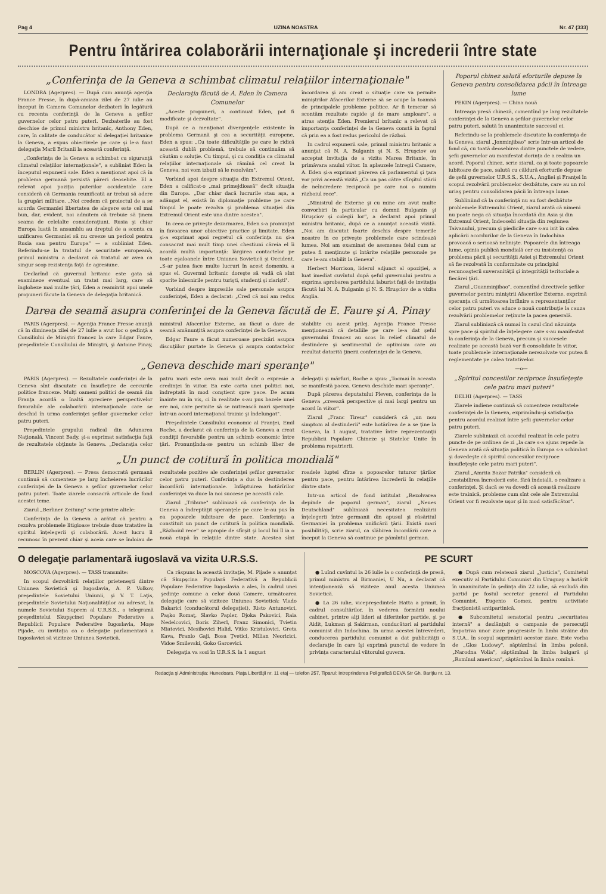Pag 4 UZINA NOASTRA Nr. 47 (333)
Pentru întărirea colaborării internaţionale şi increderii între state
„Conferinţa de la Geneva a schimbat climatul relaţiilor internaţionale"
LONDRA (Agerpres). — După cum anunţă agenţia France Presse, în după-amiaza zilei de 27 iulie au început în Camera Comunelor dezbateri în legătură cu recenta conferinţă de la Geneva a şefilor guvernelor celor patru puteri. Dezbaterile au fost deschise de primul ministru britanic, Anthony Eden, care, în calitate de conducător al delegaţiei britanice la Geneva, a expus obiectivele pe care şi le-a fixat delegaţia Marii Britanii la această conferinţă.
„Conferinţa de la Geneva a schimbat cu siguranţă climatul relaţiilor internaţionale", a subliniat Eden la începutul expunerii sale. Eden a menţionat apoi că în problema germană persistă păreri deosebite. El a relevat apoi poziţia puterilor occidentale care consideră că Germania reunificată ar trebui să adere la grupări militare. „Noi credem că proiectul de a se acorda Germaniei libertatea de alegere este cel mai bun, dar, evident, noi admitem că trebuie să ţinem seama de celelalte consideraţiuni. Rusia şi chiar Europa luată în ansamblu au dreptul de a sconta ca unificarea Germaniei să nu creeze un pericol pentru Rusia sau pentru Europa" — a subliniat Eden. Referindu-se la tratatul de securitate europeană, primul ministru a declarat că tratatul ar avea ca singur scop rezistenţa faţă de agresiune.
Declarînd că guvernul britanic este gata să examineze eventual un tratat mai larg, care să înglobeze mai multe ţări, Eden a reamintit apoi unele propuneri făcute la Geneva de delegaţia britanică.
Declaraţia făcută de A. Eden în Camera Comunelor
„Aceste propuneri, a continuat Eden, pot fi modificate şi dezvoltate".
După ce a menţionat divergenţele existente în problema Germană şi cea a securităţii europene, Eden a spus: „Cu toate dificultăţile pe care le ridică această dublă problemă, trebuie să continuăm să căutăm o soluţie. Cu timpul, şi cu condiţia ca climatul relaţiilor internaţionale să rămînă cel creat la Geneva, noi vom izbuti să le rezolvăm".
Vorbind apoi despre situaţia din Extremul Orient, Eden a calificat-o „mai primejdioasă" decît situaţia din Europa. „Dar chiar dacă lucrurile stau aşa, a adăugat el, există în diplomaţie probleme pe care timpul le poate rezolva şi problema situaţiei din Extremul Orient este una dintre acestea".
In ceea ce priveşte dezarmarea, Eden s-a pronunţat în favoarea unor obiective practice şi limitate. Eden şi-a exprimat apoi regretul că conferinţa nu şi-a consacrat mai mult timp unei chestiuni căreia el îi acordă multă importanţă: lărgirea contactelor pe toate eşaloanele între Uniunea Sovietică şi Occident. „S-ar putea face multe lucruri în acest domeniu, a spus el. Guvernul britanic doreşte să vadă că sînt sporite înlesnirile pentru turişti, studenţi şi ziarişti".
Vorbind despre impresiile sale personale asupra conferinţei, Eden a declarat: „Cred că noi am redus încordarea şi am creat o situaţie care va permite miniştrilor Afacerilor Externe să se ocupe la toamnă de principalele probleme politice. Ar fi temerar să scontăm rezultate rapide şi de mare amploare", a atras atenţia Eden. Premierul britanic a relevat că importanţa conferinţei de la Geneva constă în faptul că prin ea a fost redus pericolul de război.
In cadrul expunerii sale, primul ministru britanic a anunţat că N. A. Bulganin şi N. S. Hruşciov au acceptat invitaţia de a vizita Marea Britanie, în primăvara anului viitor. In aplauzele întregii Camere, A. Eden şi-a exprimat părerea că parlamentul şi ţara vor privi această vizită „Ca un pas către sfîrşitul stării de neîncredere reciprocă pe care noi o numim războiul rece".
„Ministrul de Externe şi cu mine am avut multe convorbiri în particular cu domnii Bulganin şi Hruşciov şi colegii lor", a declarat apoi primul ministru britanic, după ce a anunţat această vizită. „Noi am discutat foarte deschis despre temerile noastre în ce priveşte problemele care scindează lumea. Noi am examinat de asemenea felul cum ar putea fi menţinute şi întărite relaţiile personale pe care le-am stabilit la Geneva".
Herbert Morrison, liderul adjunct al opoziţiei, a luat imediat cuvîntul după şeful guvernului pentru a exprima aprobarea partidului laburist faţă de invitaţia făcută lui N. A. Bulganin şi N. S. Hruşciov de a vizita Anglia.
Darea de seamă asupra conferinţei de la Geneva făcută de E. Faure şi A. Pinay
PARIS (Agerpres). — Agenţia France Presse anunţă că în dimineaţa zilei de 27 iulie a avut loc o şedinţă a Consiliului de Miniştri francez la care Edgar Faure, preşedintele Consiliului de Miniştri, şi Antoine Pinay, ministrul Afacerilor Externe, au făcut o dare de seamă amănunţită asupra conferinţei de la Geneva.
Edgar Faure a făcut numeroase precizări asupra discuţiilor purtate la Geneva şi asupra contactelor stabilite cu acest prilej. Agenţia France Presse menţionează că detaliile pe care le-a dat şeful guvernului francez au scos în relief climatul de destindere şi sentimentul de optimism care au rezultat datorită ţinerii conferinţei de la Geneva.
„Geneva deschide mari speranţe"
PARIS (Agerpres). — Rezultatele conferinţei de la Geneva sînt discutate cu însufleţire de cercurile politice franceze. Mulţi oameni politici de seamă din Franţa acordă o înaltă apreciere perspectivelor favorabile ale colaborării internaţionale care se deschid în urma conferinţei şefilor guvernelor celor patru puteri.
Preşedintele grupului radical din Adunarea Naţională, Vincent Bady, şi-a exprimat satisfacţia faţă de rezultatele obţinute la Geneva. „Declaraţia celor patru mari este ceva mai mult decît o expresie a credinţei în viitor. Ea este carta unei politici noi, îndreptată în mod conştient spre pace. De acum înainte nu în vis, ci în realitate s-au pus bazele unei ere noi, care permite să se nutrească mari speranţe într-un acord internaţional trainic şi îndelungat".
Preşedintele Consiliului economic al Franţei, Emil Roche, a declarat că conferinţa de la Geneva a creat condiţii favorabile pentru un schimb economic între ţări. Pronunţîndu-se pentru un schimb liber de delegaţii şi mărfuri, Roche a spus: „Tocmai în aceasta se manifestă pacea. Geneva deschide mari speranţe".
După părerea deputatului Pleven, conferinţa de la Geneva „creează perspective şi mai largi pentru un acord în viitor".
Ziarul „Franc Tireur" consideră că „un nou simptom al destinderii" este hotărîrea de a se ţine la Geneva, la 1 august, tratative între reprezentanţii Republicii Populare Chineze şi Statelor Unite în problema repatrierii.
„Un punct de cotitură în politica mondială"
BERLIN (Agerpres). — Presa democrată germană continuă să comenteze pe larg încheierea lucrărilor conferinţei de la Geneva a şefilor guvernelor celor patru puteri. Toate ziarele consacră articole de fond acestei teme.
Ziarul „Berliner Zeitung" scrie printre altele:
Conferinţa de la Geneva a arătat că pentru a rezolva problemele litigioase trebuie duse tratative în spiritul înţelegerii şi colaborării. Acest lucru îl recunosc în prezent chiar şi aceia care se îndoiau de rezultatele pozitive ale conferinţei şefilor guvernelor celor patru puteri. Conferinţa a dus la destinderea încordării internaţionale. Infăptuirea hotărîrilor conferinţei va duce la noi succese pe această cale.
Ziarul „Tribune" subliniază că conferinţa de la Geneva a îndreptăţit speranţele pe care le-au pus în ea popoarele iubitoare de pace. Conferinţa a constituit un punct de cotitură în politica mondială. „Războiul rece" se apropie de sfîrşit şi locul lui îl ia o nouă etapă în relaţiile dintre state. Acestea sînt roadele luptei dîrze a popoarelor tuturor ţărilor pentru pace, pentru întărirea încrederii în relaţiile dintre state.
Intr-un articol de fond intitulat „Rezolvarea depinde de poporul german", ziarul „Neues Deutschland" subliniază necesitatea realizării înţelegerii între germanii din apusul şi răsăritul Germaniei în problema unificării ţării. Există mari posibilităţi, scrie ziarul, ca slăbirea încordării care a început la Geneva să continue pe pămîntul german.
Poporul chinez salută eforturile depuse la Geneva pentru consolidarea păcii în întreaga lume
PEKIN (Agerpres). — China nouă
Intreaga presă chineză, comentînd pe larg rezultatele conferinţei de la Geneva a şefilor guvernelor celor patru puteri, salută în unanimitate succesul ei.
Referindu-se la problemele discutate la conferinţa de la Geneva, ziarul „Jonminjibao" scrie într-un articol de fond că, cu toată deosebirea dintre punctele de vedere, şefii guvernelor au manifestat dorinţa de a realiza un acord. Poporul chinez, scrie ziarul, ca şi toate popoarele iubitoare de pace, salută cu căldură eforturile depuse de şefii guvernelor U.R.S.S., S.U.A., Angliei şi Franţei în scopul rezolvării problemelor dezbătute, care au un rol uriaş pentru consolidarea păcii în întreaga lume.
Subliniind că la conferinţă nu au fost dezbătute problemele Extremului Orient, ziarul arată că nimeni nu poate nega că situaţia încordată din Asia şi din Extremul Orient, îndeosebi situaţia din regiunea Taivanului, precum şi piedicile care s-au ivit în calea aplicării acordurilor de la Geneva în Indochina provoacă o serioasă nelinişte. Popoarele din întreaga lume, opinia publică mondială cer cu insistenţă ca problema păcii şi securităţii Asiei şi Extremului Orient să fie rezolvată în conformitate cu principiul recunoaşterii suveranităţii şi integrităţii teritoriale a fiecărei ţări.
Ziarul „Guanminjibao", comentînd directivele şefilor guvernelor pentru miniştrii Afacerilor Externe, exprimă speranţa că următoarea întîlnire a reprezentanţilor celor patru puteri va aduce o nouă contribuţie la cauza rezolvării problemelor reţinute la pacea generală.
Ziarul subliniază că numai în cazul cînd năzuinţa spre pace şi spiritul de înţelegere care s-au manifestat la conferinţa de la Geneva, precum şi succesele realizate pe această bază vor fi consolidate în viitor, toate problemele internaţionale nerezolvate vor putea fi reglementate pe calea tratativelor.
—o—
„Spiritul concesiilor reciproce însufleţeşte cele patru mari puteri"
DELHI (Agerpres). — TASS
Ziarele indiene continuă să comenteze rezultatele conferinţei de la Geneva, exprimîndu-şi satisfacţia pentru acordul realizat între şefii guvernelor celor patru puteri.
Ziarele subliniază că acordul realizat în cele patru puncte de pe ordinea de zi „la care s-a ajuns repede la Geneva arată că situaţia politică în Europa s-a schimbat şi dovedeşte că spiritul concesiilor reciproce însufleţeşte cele patru mari puteri".
Ziarul „Amrita Bazar Patrika" consideră că „restabilirea încrederii este, fără îndoială, o realizare a conferinţei. Şi dacă se va dovedi că această realizare este trainică, probleme cum sînt cele ale Extremului Orient vor fi rezolvate uşor şi în mod satisfăcător".
O delegaţie parlamentară iugoslavă va vizita U.R.S.S.
MOSCOVA (Agerpres). — TASS transmite:
In scopul dezvoltării relaţiilor prieteneşti dintre Uniunea Sovietică şi Iugoslavia, A. P. Volkov, preşedintele Sovietului Uniunii, şi V. T. Laţis, preşedintele Sovietului Naţionalităţilor au adresat, în numele Sovietului Suprem al U.R.S.S., o telegramă preşedintelui Skupşcinei Populare Federative a Republicii Populare Federative Iugoslavia, Moşe Pijade, cu invitaţia ca o delegaţie parlamentară a Iugoslaviei să viziteze Uniunea Sovietică.
Ca răspuns la această invitaţie, M. Pijade a anunţat că Skupşcina Populară Federativă a Republicii Populare Federative Iugoslavia a ales, în cadrul unei şedinţe comune a celor două Camere, următoarea delegaţie care să viziteze Uniunea Sovietică: Vlado Bakarici (conducătorul delegaţiei), Risto Antunovici, Paşko Romaţ, Slavko Papler, Djoka Pakovici, Raia Nedelcovici, Boris Ziherl, Franz Simonici, Tvietin Miatovici, Mesihovici Halid, Vitko Kristulovici, Greta Kava, Franlo Gaji, Bosa Ţvetici, Milian Neoricici, Vidoe Smilevski, Goko Garcevici.
Delegaţia va sosi în U.R.S.S. la 1 august
PE SCURT
● Luînd cuvîntul la 26 iulie la o conferinţă de presă, primul ministru al Birmaniei, U Nu, a declarat că intenţionează să viziteze anul acesta Uniunea Sovietică.
● La 26 iulie, vicepreşedintele Hatta a primit, în cadrul consultărilor, în vederea formării noului cabinet, printre alţi lideri ai diferitelor partide, şi pe Aidit, Lukman şi Sakirman, conducători ai partidului comunist din Indochina. In urma acestei întrevederi, conducerea partidului comunist a dat publicităţii o declaraţie în care îşi exprimă punctul de vedere în privinţa caracterului viitorului guvern.
● După cum relatează ziarul „Justicia", Comitetul executiv al Partidului Comunist din Uruguay a hotărît în unanimitate în şedinţa din 22 iulie, să excludă din partid pe fostul secretar general al Partidului Comunist, Eugenio Gomez, pentru activitate fracţionistă antipartinică.
● Subcomitetul senatorial pentru „securitatea internă" a dezlănţuit o campanie de persecuţii împotriva unor ziare progresiste în limbi străine din S.U.A., în scopul suprimării acestor ziare. Este vorba de „Glos Ludowy", săptămînal în limba polonă, „Narodna Volia", săptămînal în limba bulgară şi „Romînul american", săptămînal în limba romînă.
Redacţia şi Administraţia: Hunedoara, Piaţa Libertăţii nr. 11 etaj — telefon 257, Tiparul: Intreprinderea Poligrafică DEVA Str Gh. Bariţiu nr. 13.